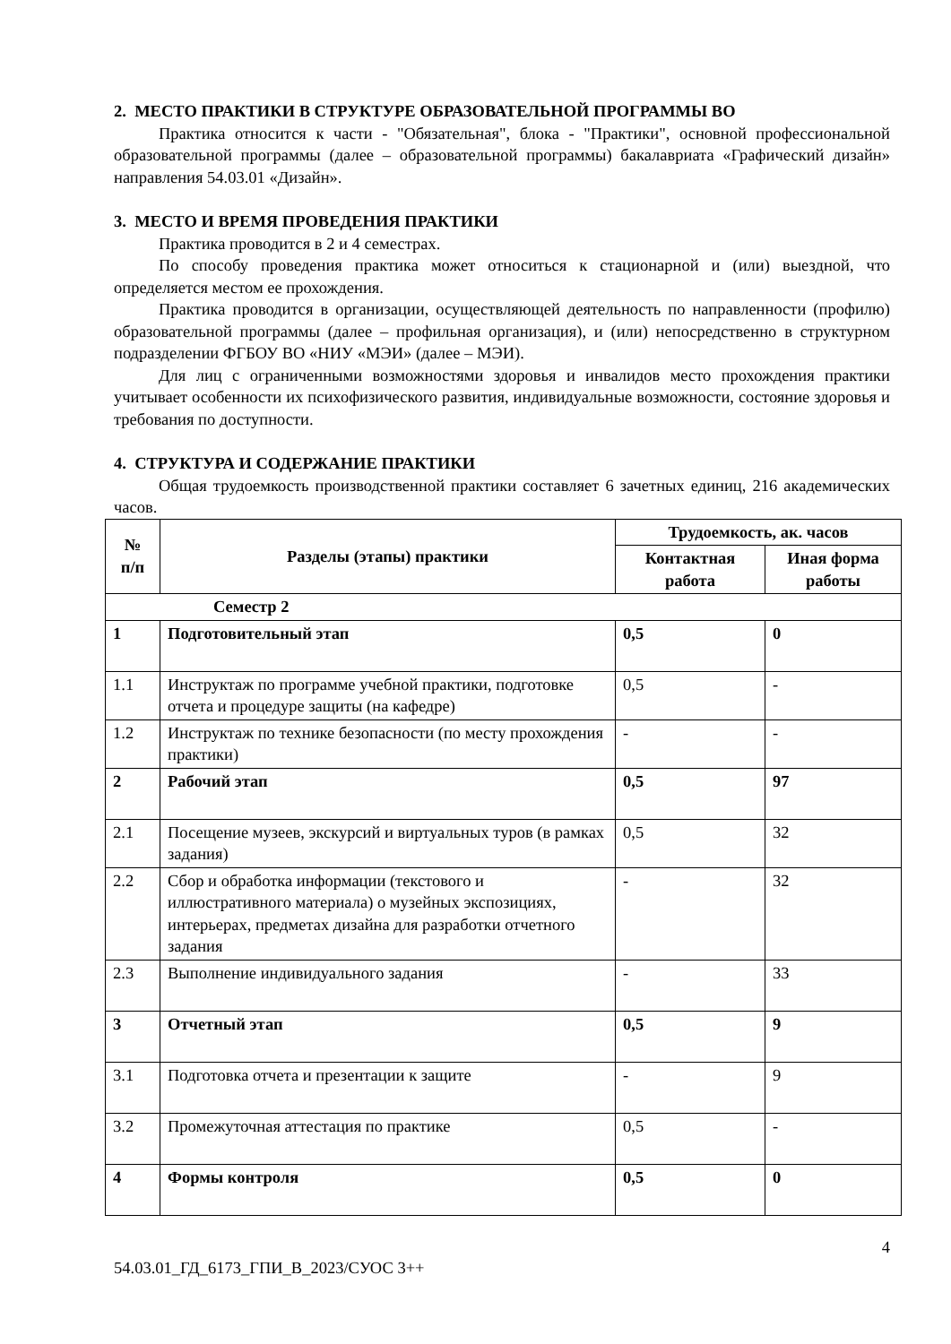2. МЕСТО ПРАКТИКИ В СТРУКТУРЕ ОБРАЗОВАТЕЛЬНОЙ ПРОГРАММЫ ВО
Практика относится к части - "Обязательная", блока - "Практики", основной профессиональной образовательной программы (далее – образовательной программы) бакалавриата «Графический дизайн» направления 54.03.01 «Дизайн».
3. МЕСТО И ВРЕМЯ ПРОВЕДЕНИЯ ПРАКТИКИ
Практика проводится в 2 и 4 семестрах.
По способу проведения практика может относиться к стационарной и (или) выездной, что определяется местом ее прохождения.
Практика проводится в организации, осуществляющей деятельность по направленности (профилю) образовательной программы (далее – профильная организация), и (или) непосредственно в структурном подразделении ФГБОУ ВО «НИУ «МЭИ» (далее – МЭИ).
Для лиц с ограниченными возможностями здоровья и инвалидов место прохождения практики учитывает особенности их психофизического развития, индивидуальные возможности, состояние здоровья и требования по доступности.
4. СТРУКТУРА И СОДЕРЖАНИЕ ПРАКТИКИ
Общая трудоемкость производственной практики составляет 6 зачетных единиц, 216 академических часов.
| № п/п | Разделы (этапы) практики | Трудоемкость, ак. часов | |
| --- | --- | --- | --- |
| | | Контактная работа | Иная форма работы |
| Семестр 2 | | | |
| 1 | Подготовительный этап | 0,5 | 0 |
| 1.1 | Инструктаж по программе учебной практики, подготовке отчета и процедуре защиты (на кафедре) | 0,5 | - |
| 1.2 | Инструктаж по технике безопасности (по месту прохождения практики) | - | - |
| 2 | Рабочий этап | 0,5 | 97 |
| 2.1 | Посещение музеев, экскурсий и виртуальных туров (в рамках задания) | 0,5 | 32 |
| 2.2 | Сбор и обработка информации (текстового и иллюстративного материала) о музейных экспозициях, интерьерах, предметах дизайна для разработки отчетного задания | - | 32 |
| 2.3 | Выполнение индивидуального задания | - | 33 |
| 3 | Отчетный этап | 0,5 | 9 |
| 3.1 | Подготовка отчета и презентации к защите | - | 9 |
| 3.2 | Промежуточная аттестация по практике | 0,5 | - |
| 4 | Формы контроля | 0,5 | 0 |
4
54.03.01_ГД_6173_ГПИ_В_2023/СУОС 3++